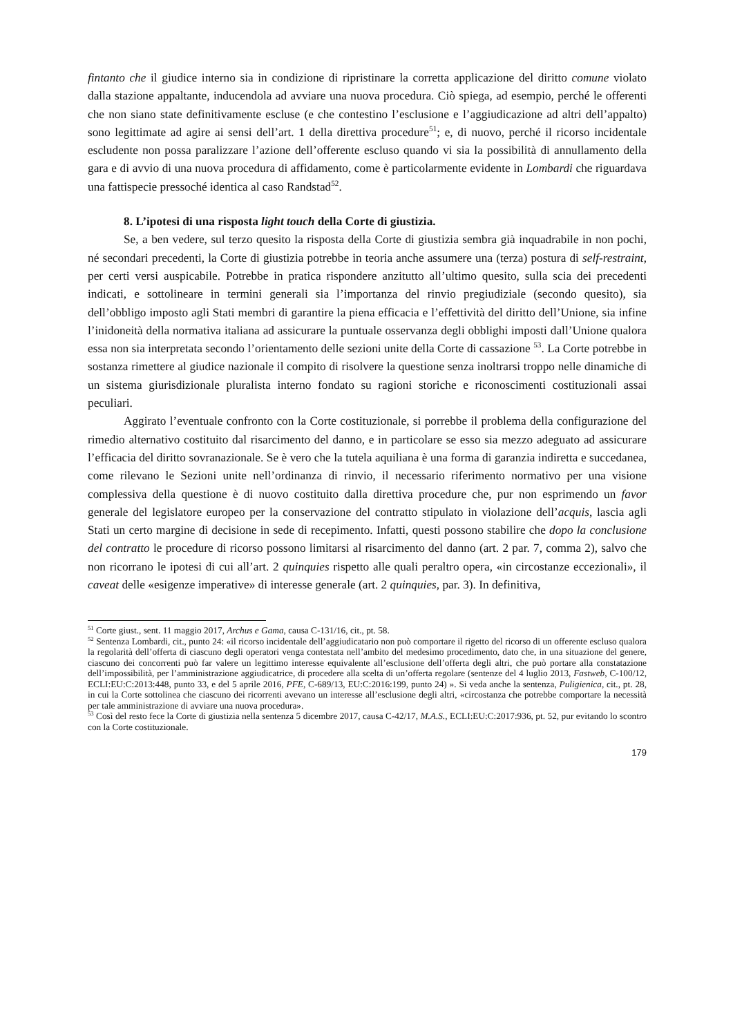fintanto che il giudice interno sia in condizione di ripristinare la corretta applicazione del diritto comune violato dalla stazione appaltante, inducendola ad avviare una nuova procedura. Ciò spiega, ad esempio, perché le offerenti che non siano state definitivamente escluse (e che contestino l’esclusione e l’aggiudicazione ad altri dell’appalto) sono legittimate ad agire ai sensi dell’art. 1 della direttiva procedure<sup>51</sup>; e, di nuovo, perché il ricorso incidentale escludente non possa paralizzare l’azione dell’offerente escluso quando vi sia la possibilità di annullamento della gara e di avvio di una nuova procedura di affidamento, come è particolarmente evidente in Lombardi che riguardava una fattispecie pressoché identica al caso Randstad<sup>52</sup>.
8. L’ipotesi di una risposta light touch della Corte di giustizia.
Se, a ben vedere, sul terzo quesito la risposta della Corte di giustizia sembra già inquadrabile in non pochi, né secondari precedenti, la Corte di giustizia potrebbe in teoria anche assumere una (terza) postura di self-restraint, per certi versi auspicabile. Potrebbe in pratica rispondere anzitutto all’ultimo quesito, sulla scia dei precedenti indicati, e sottolineare in termini generali sia l’importanza del rinvio pregiudiziale (secondo quesito), sia dell’obbligo imposto agli Stati membri di garantire la piena efficacia e l’effettività del diritto dell’Unione, sia infine l’inidoneità della normativa italiana ad assicurare la puntuale osservanza degli obblighi imposti dall’Unione qualora essa non sia interpretata secondo l’orientamento delle sezioni unite della Corte di cassazione <sup>53</sup>. La Corte potrebbe in sostanza rimettere al giudice nazionale il compito di risolvere la questione senza inoltrarsi troppo nelle dinamiche di un sistema giurisdizionale pluralista interno fondato su ragioni storiche e riconoscimenti costituzionali assai peculiari.
Aggirato l’eventuale confronto con la Corte costituzionale, si porrebbe il problema della configurazione del rimedio alternativo costituito dal risarcimento del danno, e in particolare se esso sia mezzo adeguato ad assicurare l’efficacia del diritto sovranazionale. Se è vero che la tutela aquiliana è una forma di garanzia indiretta e succedanea, come rilevano le Sezioni unite nell’ordinanza di rinvio, il necessario riferimento normativo per una visione complessiva della questione è di nuovo costituito dalla direttiva procedure che, pur non esprimendo un favor generale del legislatore europeo per la conservazione del contratto stipulato in violazione dell’acquis, lascia agli Stati un certo margine di decisione in sede di recepimento. Infatti, questi possono stabilire che dopo la conclusione del contratto le procedure di ricorso possono limitarsi al risarcimento del danno (art. 2 par. 7, comma 2), salvo che non ricorrano le ipotesi di cui all’art. 2 quinquies rispetto alle quali peraltro opera, «in circostanze eccezionali», il caveat delle «esigenze imperative» di interesse generale (art. 2 quinquies, par. 3). In definitiva,
<sup>51</sup> Corte giust., sent. 11 maggio 2017, Archus e Gama, causa C-131/16, cit., pt. 58.
<sup>52</sup> Sentenza Lombardi, cit., punto 24: «il ricorso incidentale dell’aggiudicatario non può comportare il rigetto del ricorso di un offerente escluso qualora la regolarità dell’offerta di ciascuno degli operatori venga contestata nell’ambito del medesimo procedimento, dato che, in una situazione del genere, ciascuno dei concorrenti può far valere un legittimo interesse equivalente all’esclusione dell’offerta degli altri, che può portare alla constatazione dell’impossibilità, per l’amministrazione aggiudicatrice, di procedere alla scelta di un’offerta regolare (sentenze del 4 luglio 2013, Fastweb, C-100/12, ECLI:EU:C:2013:448, punto 33, e del 5 aprile 2016, PFE, C-689/13, EU:C:2016:199, punto 24) ». Si veda anche la sentenza, Puligienica, cit., pt. 28, in cui la Corte sottolinea che ciascuno dei ricorrenti avevano un interesse all’esclusione degli altri, «circostanza che potrebbe comportare la necessità per tale amministrazione di avviare una nuova procedura».
<sup>53</sup> Così del resto fece la Corte di giustizia nella sentenza 5 dicembre 2017, causa C-42/17, M.A.S., ECLI:EU:C:2017:936, pt. 52, pur evitando lo scontro con la Corte costituzionale.
179